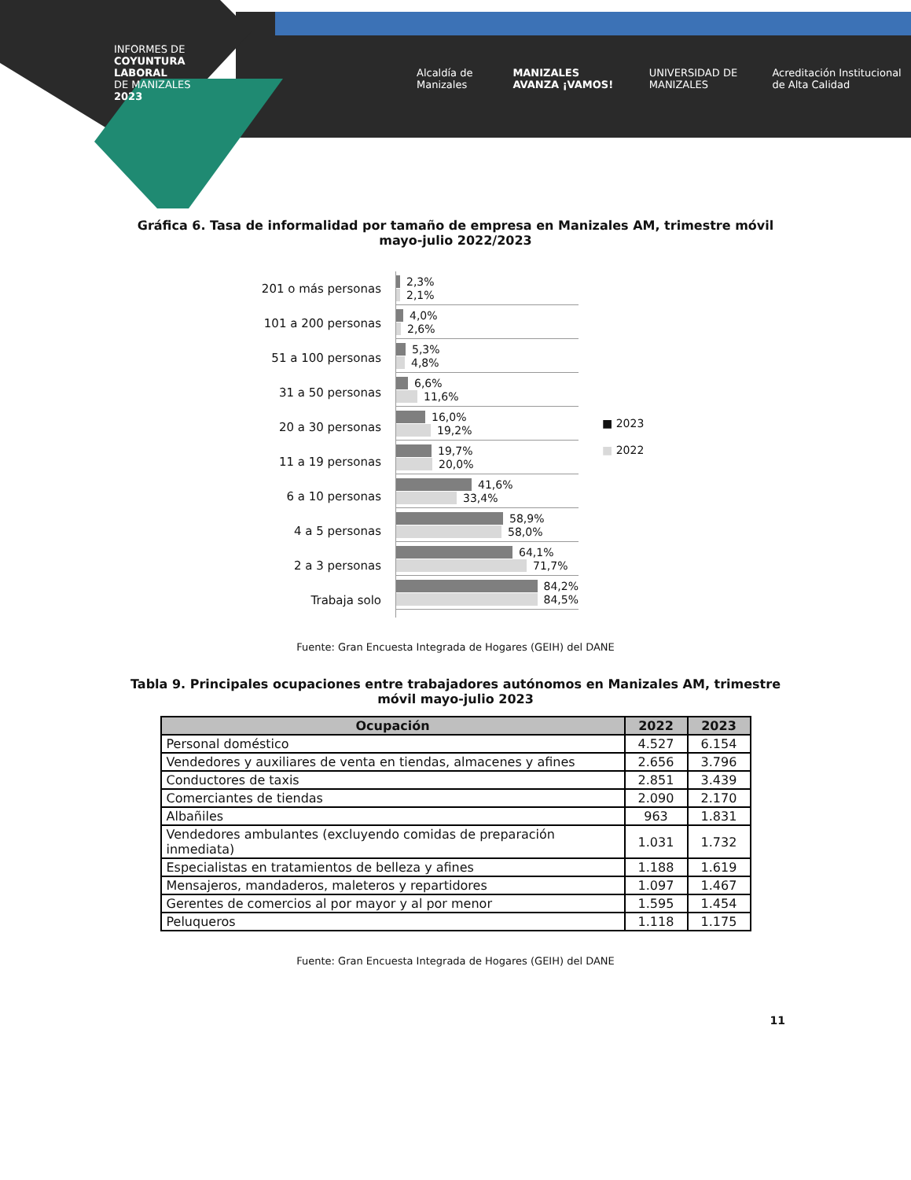INFORMES DE
COYUNTURA
LABORAL
DE MANIZALES
2023
Alcaldía de Manizales MANIZALES AVANZA ¡VAMOS! UNIVERSIDAD DE MANIZALES Acreditación Institucional de Alta Calidad
Gráfica 6. Tasa de informalidad por tamaño de empresa en Manizales AM, trimestre móvil mayo-julio 2022/2023
201 o más personas
101 a 200 personas
51 a 100 personas
31 a 50 personas
20 a 30 personas
11 a 19 personas
6 a 10 personas
4 a 5 personas
2 a 3 personas
Trabaja solo
2,3%
2,1%
4,0%
2,6%
5,3%
4,8%
6,6%
11,6%
16,0%
19,2%
19,7%
20,0%
41,6%
33,4%
58,9%
58,0%
64,1%
71,7%
84,2%
84,5%
■ 2023
■ 2022
Fuente: Gran Encuesta Integrada de Hogares (GEIH) del DANE
Tabla 9. Principales ocupaciones entre trabajadores autónomos en Manizales AM, trimestre móvil mayo-julio 2023
| Ocupación | 2022 | 2023 |
| --- | --- | --- |
| Personal doméstico | 4.527 | 6.154 |
| Vendedores y auxiliares de venta en tiendas, almacenes y afines | 2.656 | 3.796 |
| Conductores de taxis | 2.851 | 3.439 |
| Comerciantes de tiendas | 2.090 | 2.170 |
| Albañiles | 963 | 1.831 |
| Vendedores ambulantes (excluyendo comidas de preparación inmediata) | 1.031 | 1.732 |
| Especialistas en tratamientos de belleza y afines | 1.188 | 1.619 |
| Mensajeros, mandaderos, maleteros y repartidores | 1.097 | 1.467 |
| Gerentes de comercios al por mayor y al por menor | 1.595 | 1.454 |
| Peluqueros | 1.118 | 1.175 |
Fuente: Gran Encuesta Integrada de Hogares (GEIH) del DANE
11